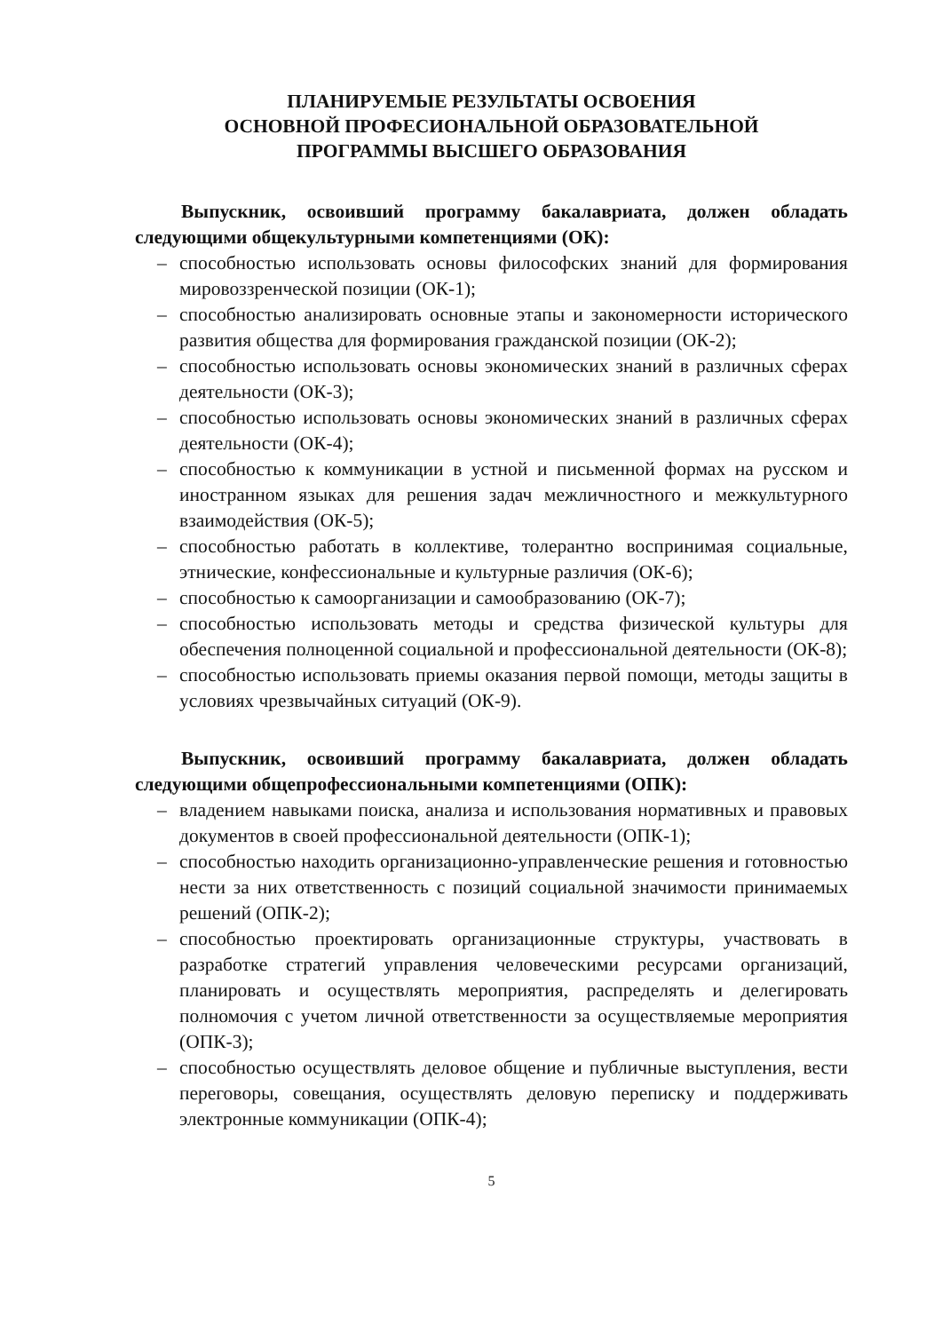ПЛАНИРУЕМЫЕ РЕЗУЛЬТАТЫ ОСВОЕНИЯ
ОСНОВНОЙ ПРОФЕСИОНАЛЬНОЙ ОБРАЗОВАТЕЛЬНОЙ
ПРОГРАММЫ ВЫСШЕГО ОБРАЗОВАНИЯ
Выпускник, освоивший программу бакалавриата, должен обладать следующими общекультурными компетенциями (ОК):
– способностью использовать основы философских знаний для формирования мировоззренческой позиции (ОК-1);
– способностью анализировать основные этапы и закономерности исторического развития общества для формирования гражданской позиции (ОК-2);
– способностью использовать основы экономических знаний в различных сферах деятельности (ОК-3);
– способностью использовать основы экономических знаний в различных сферах деятельности (ОК-4);
– способностью к коммуникации в устной и письменной формах на русском и иностранном языках для решения задач межличностного и межкультурного взаимодействия (ОК-5);
– способностью работать в коллективе, толерантно воспринимая социальные, этнические, конфессиональные и культурные различия (ОК-6);
– способностью к самоорганизации и самообразованию (ОК-7);
– способностью использовать методы и средства физической культуры для обеспечения полноценной социальной и профессиональной деятельности (ОК-8);
– способностью использовать приемы оказания первой помощи, методы защиты в условиях чрезвычайных ситуаций (ОК-9).
Выпускник, освоивший программу бакалавриата, должен обладать следующими общепрофессиональными компетенциями (ОПК):
– владением навыками поиска, анализа и использования нормативных и правовых документов в своей профессиональной деятельности (ОПК-1);
– способностью находить организационно-управленческие решения и готовностью нести за них ответственность с позиций социальной значимости принимаемых решений (ОПК-2);
– способностью проектировать организационные структуры, участвовать в разработке стратегий управления человеческими ресурсами организаций, планировать и осуществлять мероприятия, распределять и делегировать полномочия с учетом личной ответственности за осуществляемые мероприятия (ОПК-3);
– способностью осуществлять деловое общение и публичные выступления, вести переговоры, совещания, осуществлять деловую переписку и поддерживать электронные коммуникации (ОПК-4);
5